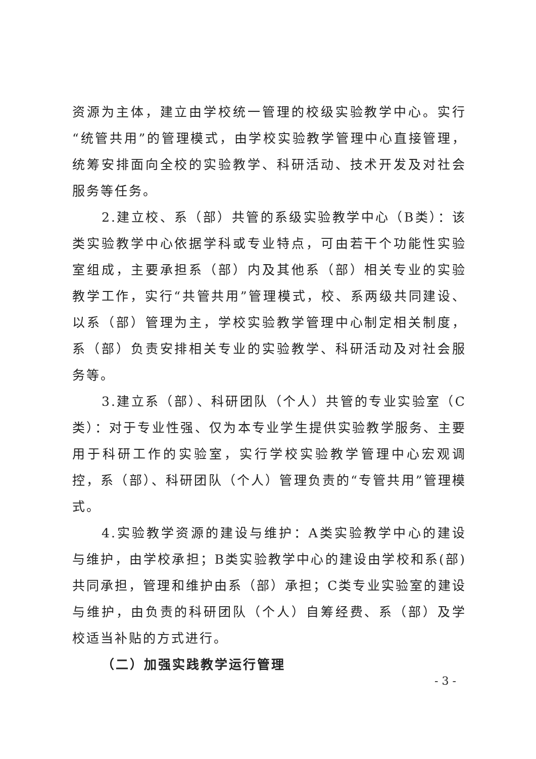资源为主体，建立由学校统一管理的校级实验教学中心。实行“统管共用”的管理模式，由学校实验教学管理中心直接管理，统筹安排面向全校的实验教学、科研活动、技术开发及对社会服务等任务。
2.建立校、系（部）共管的系级实验教学中心（B类）：该类实验教学中心依据学科或专业特点，可由若干个功能性实验室组成，主要承担系（部）内及其他系（部）相关专业的实验教学工作，实行“共管共用”管理模式，校、系两级共同建设、以系（部）管理为主，学校实验教学管理中心制定相关制度，系（部）负责安排相关专业的实验教学、科研活动及对社会服务等。
3.建立系（部）、科研团队（个人）共管的专业实验室（C类）：对于专业性强、仅为本专业学生提供实验教学服务、主要用于科研工作的实验室，实行学校实验教学管理中心宏观调控，系（部）、科研团队（个人）管理负责的“专管共用”管理模式。
4.实验教学资源的建设与维护：A类实验教学中心的建设与维护，由学校承担；B类实验教学中心的建设由学校和系(部)共同承担，管理和维护由系（部）承担；C类专业实验室的建设与维护，由负责的科研团队（个人）自筹经费、系（部）及学校适当补贴的方式进行。
（二）加强实践教学运行管理
- 3 -